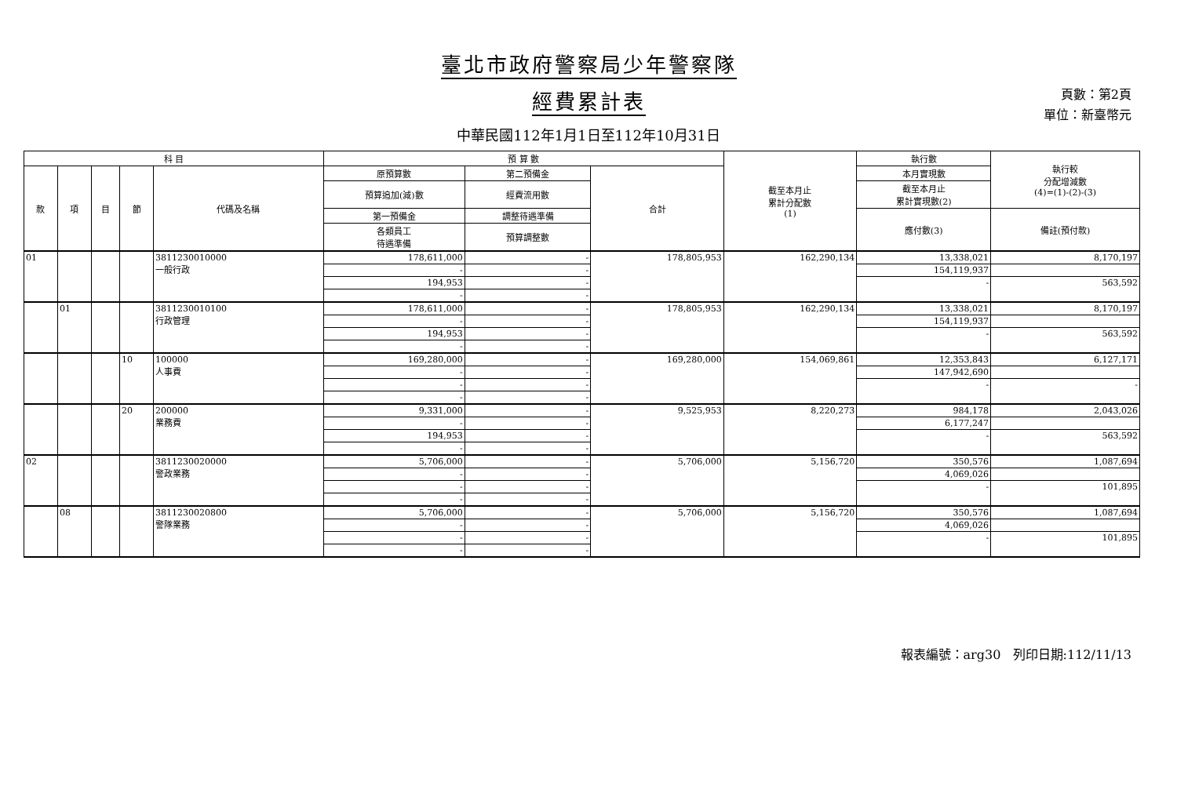臺北市政府警察局少年警察隊
經費累計表
中華民國112年1月1日至112年10月31日
頁數：第2頁
單位：新臺幣元
| 科 目 | | | | | 預 算 數 | | | 截至本月止 累計分配數 (1) | 執行數 | 執行較 分配增減數 (4)=(1)-(2)-(3) |
| --- | --- | --- | --- | --- | --- | --- | --- | --- | --- | --- |
| 款 | 項 | 目 | 節 | 代碼及名稱 | 原預算數 | 第二預備金 | 合計 | | 本月實現數 | |
| | | | | | 預算追加(減)數 | 經費流用數 | | | 截至本月止 累計實現數(2) | |
| | | | | | 第一預備金 | 調整待遇準備 | | | 應付數(3) | 備註(預付款) |
| | | | | | 各類員工 待遇準備 | 預算調整數 | | | | |
| 01 | | | | 3811230010000 一般行政 | 178,611,000 | - | 178,805,953 | 162,290,134 | 13,338,021 | 8,170,197 |
| | | | | | - | - | | | 154,119,937 | |
| | | | | | 194,953 | - | | | - | 563,592 |
| | | | | | - | - | | | | |
| | 01 | | | 3811230010100 行政管理 | 178,611,000 | - | 178,805,953 | 162,290,134 | 13,338,021 | 8,170,197 |
| | | | | | - | - | | | 154,119,937 | |
| | | | | | 194,953 | - | | | - | 563,592 |
| | | | | | - | - | | | | |
| | | | 10 | 100000 人事費 | 169,280,000 | - | 169,280,000 | 154,069,861 | 12,353,843 | 6,127,171 |
| | | | | | - | - | | | 147,942,690 | |
| | | | | | - | - | | | - | - |
| | | | | | - | - | | | | |
| | | | 20 | 200000 業務費 | 9,331,000 | - | 9,525,953 | 8,220,273 | 984,178 | 2,043,026 |
| | | | | | - | - | | | 6,177,247 | |
| | | | | | 194,953 | - | | | - | 563,592 |
| | | | | | - | - | | | | |
| 02 | | | | 3811230020000 警政業務 | 5,706,000 | - | 5,706,000 | 5,156,720 | 350,576 | 1,087,694 |
| | | | | | - | - | | | 4,069,026 | |
| | | | | | - | - | | | - | 101,895 |
| | | | | | - | - | | | | |
| | 08 | | | 3811230020800 警隊業務 | 5,706,000 | - | 5,706,000 | 5,156,720 | 350,576 | 1,087,694 |
| | | | | | - | - | | | 4,069,026 | |
| | | | | | - | - | | | - | 101,895 |
| | | | | | - | - | | | | |
報表編號：arg30 列印日期:112/11/13